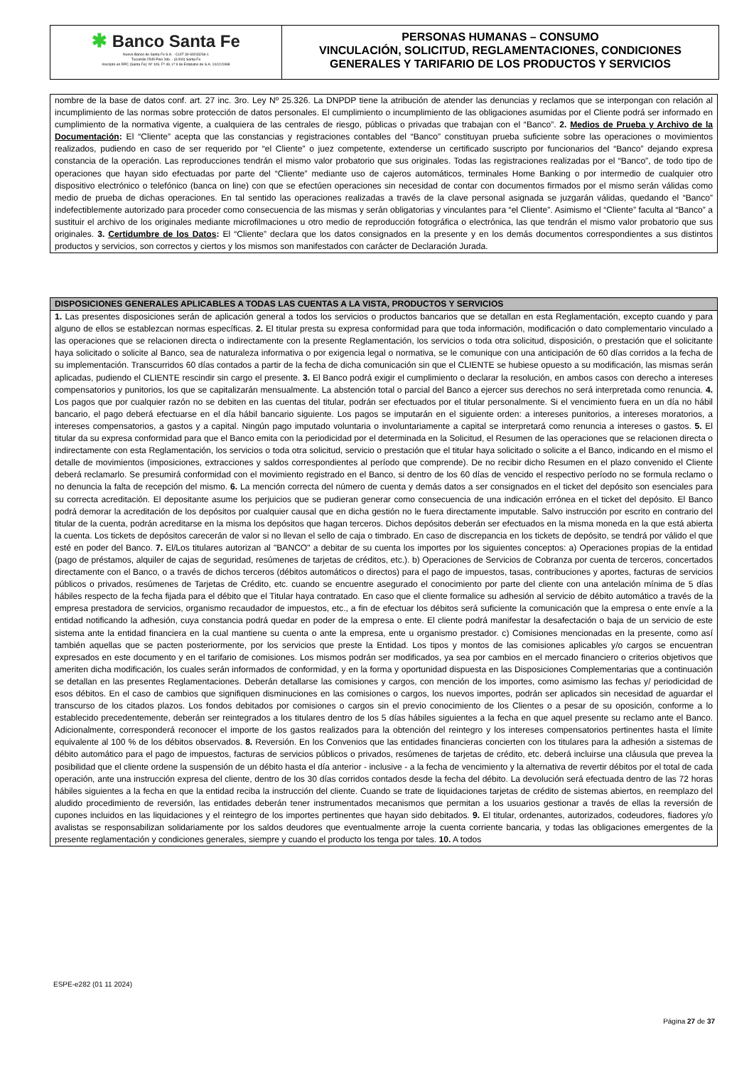✱ Banco Santa Fe
Nuevo Banco de Santa Fe S.A. - CUIT 30-69243266-1
Tucumán 2545 Piso 2do. - (3.000) Santa Fe
Inscripto en RPC (Santa Fe): Nº 109, Fº 49, Lº 9 de Estatutos de S.A. 10/12/1998
PERSONAS HUMANAS – CONSUMO
VINCULACIÓN, SOLICITUD, REGLAMENTACIONES, CONDICIONES
GENERALES Y TARIFARIO DE LOS PRODUCTOS Y SERVICIOS
nombre de la base de datos conf. art. 27 inc. 3ro. Ley Nº 25.326. La DNPDP tiene la atribución de atender las denuncias y reclamos que se interpongan con relación al incumplimiento de las normas sobre protección de datos personales. El cumplimiento o incumplimiento de las obligaciones asumidas por el Cliente podrá ser informado en cumplimiento de la normativa vigente, a cualquiera de las centrales de riesgo, públicas o privadas que trabajan con el “Banco”. 2. Medios de Prueba y Archivo de la Documentación: El “Cliente” acepta que las constancias y registraciones contables del “Banco” constituyan prueba suficiente sobre las operaciones o movimientos realizados, pudiendo en caso de ser requerido por “el Cliente” o juez competente, extenderse un certificado suscripto por funcionarios del “Banco” dejando expresa constancia de la operación. Las reproducciones tendrán el mismo valor probatorio que sus originales. Todas las registraciones realizadas por el “Banco”, de todo tipo de operaciones que hayan sido efectuadas por parte del “Cliente” mediante uso de cajeros automáticos, terminales Home Banking o por intermedio de cualquier otro dispositivo electrónico o telefónico (banca on line) con que se efectúen operaciones sin necesidad de contar con documentos firmados por el mismo serán válidas como medio de prueba de dichas operaciones. En tal sentido las operaciones realizadas a través de la clave personal asignada se juzgarán válidas, quedando el “Banco” indefectiblemente autorizado para proceder como consecuencia de las mismas y serán obligatorias y vinculantes para “el Cliente”. Asimismo el “Cliente” faculta al “Banco” a sustituir el archivo de los originales mediante microfilmaciones u otro medio de reproducción fotográfica o electrónica, las que tendrán el mismo valor probatorio que sus originales. 3. Certidumbre de los Datos: El “Cliente” declara que los datos consignados en la presente y en los demás documentos correspondientes a sus distintos productos y servicios, son correctos y ciertos y los mismos son manifestados con carácter de Declaración Jurada.
DISPOSICIONES GENERALES APLICABLES A TODAS LAS CUENTAS A LA VISTA, PRODUCTOS Y SERVICIOS
1. Las presentes disposiciones serán de aplicación general a todos los servicios o productos bancarios que se detallan en esta Reglamentación, excepto cuando y para alguno de ellos se establezcan normas específicas. 2. El titular presta su expresa conformidad para que toda información, modificación o dato complementario vinculado a las operaciones que se relacionen directa o indirectamente con la presente Reglamentación, los servicios o toda otra solicitud, disposición, o prestación que el solicitante haya solicitado o solicite al Banco, sea de naturaleza informativa o por exigencia legal o normativa, se le comunique con una anticipación de 60 días corridos a la fecha de su implementación. Transcurridos 60 días contados a partir de la fecha de dicha comunicación sin que el CLIENTE se hubiese opuesto a su modificación, las mismas serán aplicadas, pudiendo el CLIENTE rescindir sin cargo el presente. 3. El Banco podrá exigir el cumplimiento o declarar la resolución, en ambos casos con derecho a intereses compensatorios y punitorios, los que se capitalizarán mensualmente. La abstención total o parcial del Banco a ejercer sus derechos no será interpretada como renuncia. 4. Los pagos que por cualquier razón no se debiten en las cuentas del titular, podrán ser efectuados por el titular personalmente. Si el vencimiento fuera en un día no hábil bancario, el pago deberá efectuarse en el día hábil bancario siguiente. Los pagos se imputarán en el siguiente orden: a intereses punitorios, a intereses moratorios, a intereses compensatorios, a gastos y a capital. Ningún pago imputado voluntaria o involuntariamente a capital se interpretará como renuncia a intereses o gastos. 5. El titular da su expresa conformidad para que el Banco emita con la periodicidad por el determinada en la Solicitud, el Resumen de las operaciones que se relacionen directa o indirectamente con esta Reglamentación, los servicios o toda otra solicitud, servicio o prestación que el titular haya solicitado o solicite a el Banco, indicando en el mismo el detalle de movimientos (imposiciones, extracciones y saldos correspondientes al período que comprende). De no recibir dicho Resumen en el plazo convenido el Cliente deberá reclamarlo. Se presumirá conformidad con el movimiento registrado en el Banco, si dentro de los 60 días de vencido el respectivo período no se formula reclamo o no denuncia la falta de recepción del mismo. 6. La mención correcta del número de cuenta y demás datos a ser consignados en el ticket del depósito son esenciales para su correcta acreditación. El depositante asume los perjuicios que se pudieran generar como consecuencia de una indicación errónea en el ticket del depósito. El Banco podrá demorar la acreditación de los depósitos por cualquier causal que en dicha gestión no le fuera directamente imputable. Salvo instrucción por escrito en contrario del titular de la cuenta, podrán acreditarse en la misma los depósitos que hagan terceros. Dichos depósitos deberán ser efectuados en la misma moneda en la que está abierta la cuenta. Los tickets de depósitos carecerán de valor si no llevan el sello de caja o timbrado. En caso de discrepancia en los tickets de depósito, se tendrá por válido el que esté en poder del Banco. 7. El/Los titulares autorizan al "BANCO" a debitar de su cuenta los importes por los siguientes conceptos: a) Operaciones propias de la entidad (pago de préstamos, alquiler de cajas de seguridad, resúmenes de tarjetas de créditos, etc.). b) Operaciones de Servicios de Cobranza por cuenta de terceros, concertados directamente con el Banco, o a través de dichos terceros (débitos automáticos o directos) para el pago de impuestos, tasas, contribuciones y aportes, facturas de servicios públicos o privados, resúmenes de Tarjetas de Crédito, etc. cuando se encuentre asegurado el conocimiento por parte del cliente con una antelación mínima de 5 días hábiles respecto de la fecha fijada para el débito que el Titular haya contratado. En caso que el cliente formalice su adhesión al servicio de débito automático a través de la empresa prestadora de servicios, organismo recaudador de impuestos, etc., a fin de efectuar los débitos será suficiente la comunicación que la empresa o ente envíe a la entidad notificando la adhesión, cuya constancia podrá quedar en poder de la empresa o ente. El cliente podrá manifestar la desafectación o baja de un servicio de este sistema ante la entidad financiera en la cual mantiene su cuenta o ante la empresa, ente u organismo prestador. c) Comisiones mencionadas en la presente, como así también aquellas que se pacten posteriormente, por los servicios que preste la Entidad. Los tipos y montos de las comisiones aplicables y/o cargos se encuentran expresados en este documento y en el tarifario de comisiones. Los mismos podrán ser modificados, ya sea por cambios en el mercado financiero o criterios objetivos que ameriten dicha modificación, los cuales serán informados de conformidad, y en la forma y oportunidad dispuesta en las Disposiciones Complementarias que a continuación se detallan en las presentes Reglamentaciones. Deberán detallarse las comisiones y cargos, con mención de los importes, como asimismo las fechas y/ periodicidad de esos débitos. En el caso de cambios que signifiquen disminuciones en las comisiones o cargos, los nuevos importes, podrán ser aplicados sin necesidad de aguardar el transcurso de los citados plazos. Los fondos debitados por comisiones o cargos sin el previo conocimiento de los Clientes o a pesar de su oposición, conforme a lo establecido precedentemente, deberán ser reintegrados a los titulares dentro de los 5 días hábiles siguientes a la fecha en que aquel presente su reclamo ante el Banco. Adicionalmente, corresponderá reconocer el importe de los gastos realizados para la obtención del reintegro y los intereses compensatorios pertinentes hasta el límite equivalente al 100 % de los débitos observados. 8. Reversión. En los Convenios que las entidades financieras concierten con los titulares para la adhesión a sistemas de débito automático para el pago de impuestos, facturas de servicios públicos o privados, resúmenes de tarjetas de crédito, etc. deberá incluirse una cláusula que prevea la posibilidad que el cliente ordene la suspensión de un débito hasta el día anterior - inclusive - a la fecha de vencimiento y la alternativa de revertir débitos por el total de cada operación, ante una instrucción expresa del cliente, dentro de los 30 días corridos contados desde la fecha del débito. La devolución será efectuada dentro de las 72 horas hábiles siguientes a la fecha en que la entidad reciba la instrucción del cliente. Cuando se trate de liquidaciones tarjetas de crédito de sistemas abiertos, en reemplazo del aludido procedimiento de reversión, las entidades deberán tener instrumentados mecanismos que permitan a los usuarios gestionar a través de ellas la reversión de cupones incluidos en las liquidaciones y el reintegro de los importes pertinentes que hayan sido debitados. 9. El titular, ordenantes, autorizados, codeudores, fiadores y/o avalistas se responsabilizan solidariamente por los saldos deudores que eventualmente arroje la cuenta corriente bancaria, y todas las obligaciones emergentes de la presente reglamentación y condiciones generales, siempre y cuando el producto los tenga por tales. 10. A todos
ESPE-e282 (01 11 2024)
Página 27 de 37